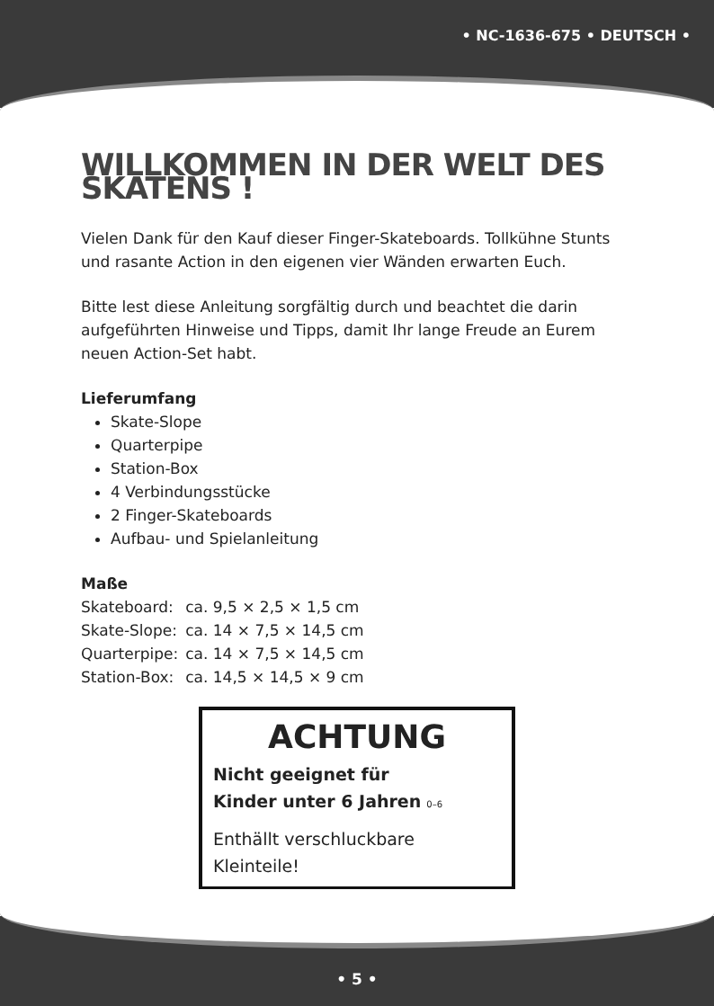• NC-1636-675 • DEUTSCH •
WILLKOMMEN IN DER WELT DES SKATENS !
Vielen Dank für den Kauf dieser Finger-Skateboards. Tollkühne Stunts und rasante Action in den eigenen vier Wänden erwarten Euch.
Bitte lest diese Anleitung sorgfältig durch und beachtet die darin aufgeführten Hinweise und Tipps, damit Ihr lange Freude an Eurem neuen Action-Set habt.
Lieferumfang
Skate-Slope
Quarterpipe
Station-Box
4 Verbindungsstücke
2 Finger-Skateboards
Aufbau- und Spielanleitung
Maße
| Skateboard: | ca. 9,5 × 2,5 × 1,5 cm |
| Skate-Slope: | ca. 14 × 7,5 × 14,5 cm |
| Quarterpipe: | ca. 14 × 7,5 × 14,5 cm |
| Station-Box: | ca. 14,5 × 14,5 × 9 cm |
ACHTUNG
Nicht geeignet für
Kinder unter 6 Jahren 0–6
Enthällt verschluckbare
Kleinteile!
• 5 •